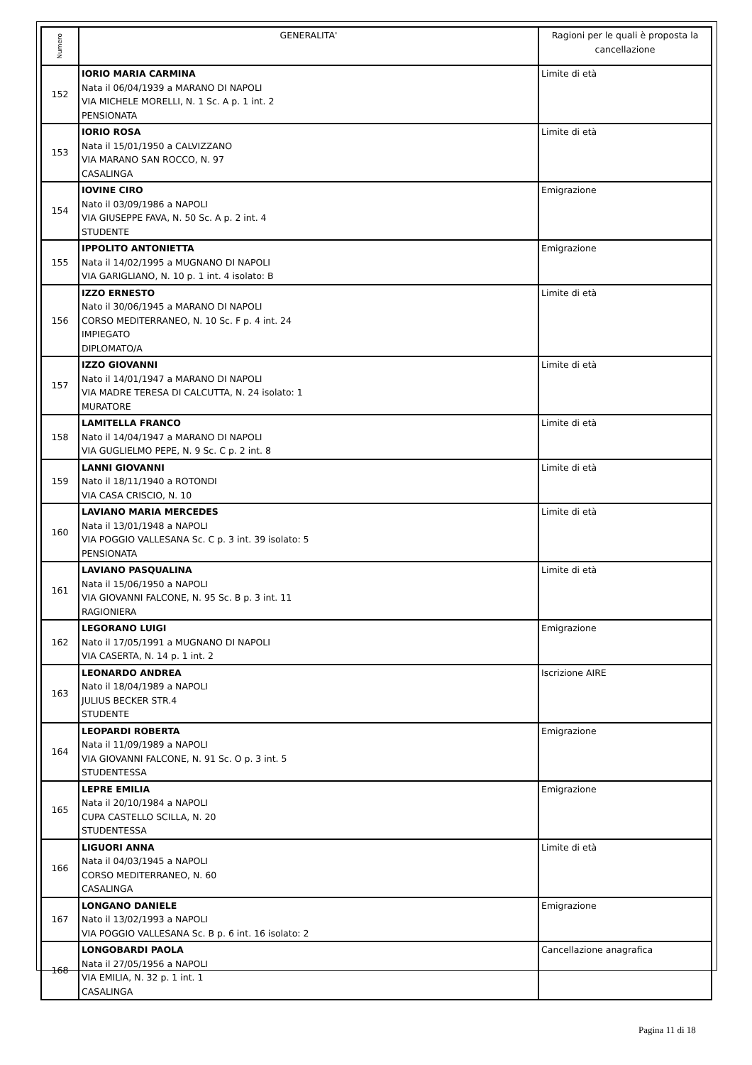| Numero | GENERALITA' | Ragioni per le quali è proposta la cancellazione |
| --- | --- | --- |
| 152 | IORIO MARIA CARMINA Nata il 06/04/1939 a MARANO DI NAPOLI VIA MICHELE MORELLI, N. 1 Sc. A p. 1 int. 2 PENSIONATA | Limite di età |
| 153 | IORIO ROSA Nata il 15/01/1950 a CALVIZZANO VIA MARANO SAN ROCCO, N. 97 CASALINGA | Limite di età |
| 154 | IOVINE CIRO Nato il 03/09/1986 a NAPOLI VIA GIUSEPPE FAVA, N. 50 Sc. A p. 2 int. 4 STUDENTE | Emigrazione |
| 155 | IPPOLITO ANTONIETTA Nata il 14/02/1995 a MUGNANO DI NAPOLI VIA GARIGLIANO, N. 10 p. 1 int. 4 isolato: B | Emigrazione |
| 156 | IZZO ERNESTO Nato il 30/06/1945 a MARANO DI NAPOLI CORSO MEDITERRANEO, N. 10 Sc. F p. 4 int. 24 IMPIEGATO DIPLOMATO/A | Limite di età |
| 157 | IZZO GIOVANNI Nato il 14/01/1947 a MARANO DI NAPOLI VIA MADRE TERESA DI CALCUTTA, N. 24 isolato: 1 MURATORE | Limite di età |
| 158 | LAMITELLA FRANCO Nato il 14/04/1947 a MARANO DI NAPOLI VIA GUGLIELMO PEPE, N. 9 Sc. C p. 2 int. 8 | Limite di età |
| 159 | LANNI GIOVANNI Nato il 18/11/1940 a ROTONDI VIA CASA CRISCIO, N. 10 | Limite di età |
| 160 | LAVIANO MARIA MERCEDES Nata il 13/01/1948 a NAPOLI VIA POGGIO VALLESANA Sc. C p. 3 int. 39 isolato: 5 PENSIONATA | Limite di età |
| 161 | LAVIANO PASQUALINA Nata il 15/06/1950 a NAPOLI VIA GIOVANNI FALCONE, N. 95 Sc. B p. 3 int. 11 RAGIONIERA | Limite di età |
| 162 | LEGORANO LUIGI Nato il 17/05/1991 a MUGNANO DI NAPOLI VIA CASERTA, N. 14 p. 1 int. 2 | Emigrazione |
| 163 | LEONARDO ANDREA Nato il 18/04/1989 a NAPOLI JULIUS BECKER STR.4 STUDENTE | Iscrizione AIRE |
| 164 | LEOPARDI ROBERTA Nata il 11/09/1989 a NAPOLI VIA GIOVANNI FALCONE, N. 91 Sc. O p. 3 int. 5 STUDENTESSA | Emigrazione |
| 165 | LEPRE EMILIA Nata il 20/10/1984 a NAPOLI CUPA CASTELLO SCILLA, N. 20 STUDENTESSA | Emigrazione |
| 166 | LIGUORI ANNA Nata il 04/03/1945 a NAPOLI CORSO MEDITERRANEO, N. 60 CASALINGA | Limite di età |
| 167 | LONGANO DANIELE Nato il 13/02/1993 a NAPOLI VIA POGGIO VALLESANA Sc. B p. 6 int. 16 isolato: 2 | Emigrazione |
| 168 | LONGOBARDI PAOLA Nata il 27/05/1956 a NAPOLI VIA EMILIA, N. 32 p. 1 int. 1 CASALINGA | Cancellazione anagrafica |
Pagina 11 di 18